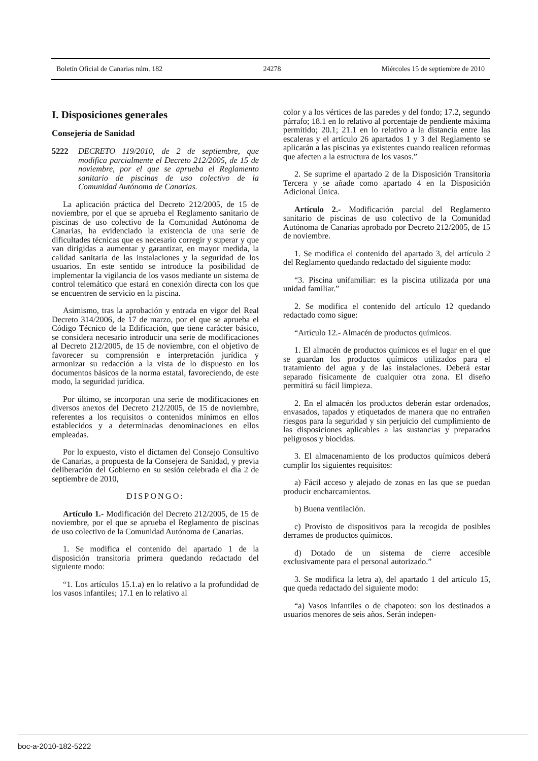Boletín Oficial de Canarias núm. 182 24278 Miércoles 15 de septiembre de 2010
I. Disposiciones generales
Consejería de Sanidad
5222 DECRETO 119/2010, de 2 de septiembre, que modifica parcialmente el Decreto 212/2005, de 15 de noviembre, por el que se aprueba el Reglamento sanitario de piscinas de uso colectivo de la Comunidad Autónoma de Canarias.
La aplicación práctica del Decreto 212/2005, de 15 de noviembre, por el que se aprueba el Reglamento sanitario de piscinas de uso colectivo de la Comunidad Autónoma de Canarias, ha evidenciado la existencia de una serie de dificultades técnicas que es necesario corregir y superar y que van dirigidas a aumentar y garantizar, en mayor medida, la calidad sanitaria de las instalaciones y la seguridad de los usuarios. En este sentido se introduce la posibilidad de implementar la vigilancia de los vasos mediante un sistema de control telemático que estará en conexión directa con los que se encuentren de servicio en la piscina.
Asimismo, tras la aprobación y entrada en vigor del Real Decreto 314/2006, de 17 de marzo, por el que se aprueba el Código Técnico de la Edificación, que tiene carácter básico, se considera necesario introducir una serie de modificaciones al Decreto 212/2005, de 15 de noviembre, con el objetivo de favorecer su comprensión e interpretación jurídica y armonizar su redacción a la vista de lo dispuesto en los documentos básicos de la norma estatal, favoreciendo, de este modo, la seguridad jurídica.
Por último, se incorporan una serie de modificaciones en diversos anexos del Decreto 212/2005, de 15 de noviembre, referentes a los requisitos o contenidos mínimos en ellos establecidos y a determinadas denominaciones en ellos empleadas.
Por lo expuesto, visto el dictamen del Consejo Consultivo de Canarias, a propuesta de la Consejera de Sanidad, y previa deliberación del Gobierno en su sesión celebrada el día 2 de septiembre de 2010,
DISPONGO:
Artículo 1.- Modificación del Decreto 212/2005, de 15 de noviembre, por el que se aprueba el Reglamento de piscinas de uso colectivo de la Comunidad Autónoma de Canarias.
1. Se modifica el contenido del apartado 1 de la disposición transitoria primera quedando redactado del siguiente modo:
“1. Los artículos 15.1.a) en lo relativo a la profundidad de los vasos infantiles; 17.1 en lo relativo al
color y a los vértices de las paredes y del fondo; 17.2, segundo párrafo; 18.1 en lo relativo al porcentaje de pendiente máxima permitido; 20.1; 21.1 en lo relativo a la distancia entre las escaleras y el artículo 26 apartados 1 y 3 del Reglamento se aplicarán a las piscinas ya existentes cuando realicen reformas que afecten a la estructura de los vasos.”
2. Se suprime el apartado 2 de la Disposición Transitoria Tercera y se añade como apartado 4 en la Disposición Adicional Única.
Artículo 2.- Modificación parcial del Reglamento sanitario de piscinas de uso colectivo de la Comunidad Autónoma de Canarias aprobado por Decreto 212/2005, de 15 de noviembre.
1. Se modifica el contenido del apartado 3, del artículo 2 del Reglamento quedando redactado del siguiente modo:
“3. Piscina unifamiliar: es la piscina utilizada por una unidad familiar.”
2. Se modifica el contenido del artículo 12 quedando redactado como sigue:
“Artículo 12.- Almacén de productos químicos.
1. El almacén de productos químicos es el lugar en el que se guardan los productos químicos utilizados para el tratamiento del agua y de las instalaciones. Deberá estar separado físicamente de cualquier otra zona. El diseño permitirá su fácil limpieza.
2. En el almacén los productos deberán estar ordenados, envasados, tapados y etiquetados de manera que no entrañen riesgos para la seguridad y sin perjuicio del cumplimiento de las disposiciones aplicables a las sustancias y preparados peligrosos y biocidas.
3. El almacenamiento de los productos químicos deberá cumplir los siguientes requisitos:
a) Fácil acceso y alejado de zonas en las que se puedan producir encharcamientos.
b) Buena ventilación.
c) Provisto de dispositivos para la recogida de posibles derrames de productos químicos.
d) Dotado de un sistema de cierre accesible exclusivamente para el personal autorizado.”
3. Se modifica la letra a), del apartado 1 del artículo 15, que queda redactado del siguiente modo:
“a) Vasos infantiles o de chapoteo: son los destinados a usuarios menores de seis años. Serán indepen-
boc-a-2010-182-5222